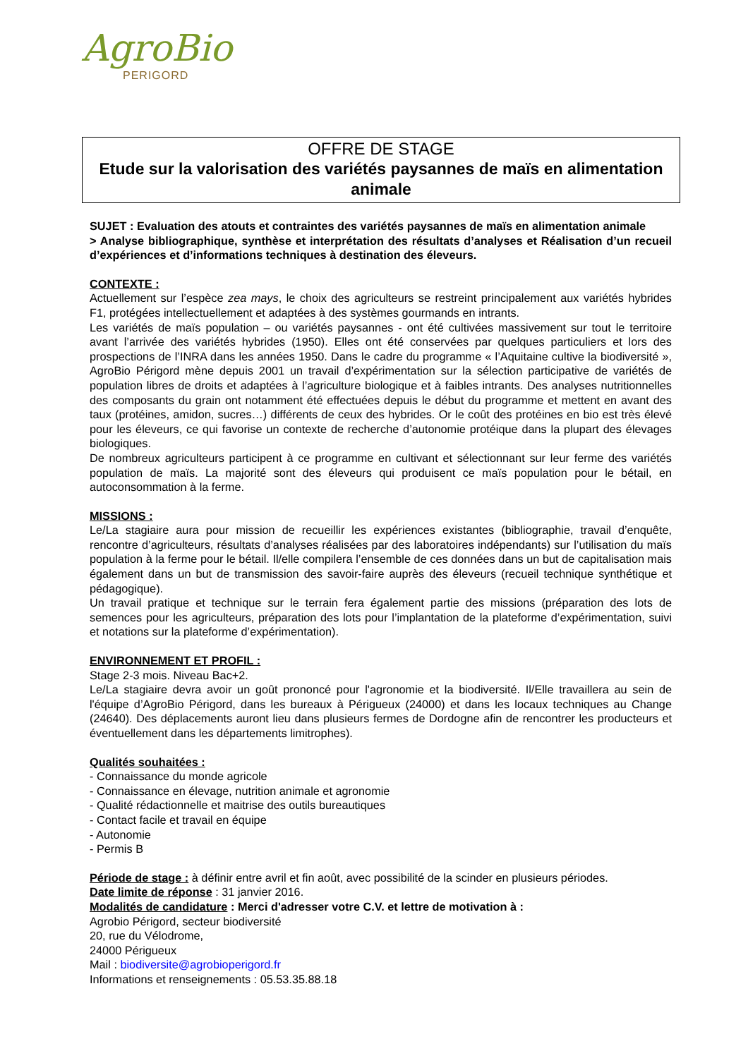AgroBio
PERIGORD
OFFRE DE STAGE
Etude sur la valorisation des variétés paysannes de maïs en alimentation animale
SUJET : Evaluation des atouts et contraintes des variétés paysannes de maïs en alimentation animale
> Analyse bibliographique, synthèse et interprétation des résultats d’analyses et Réalisation d’un recueil d’expériences et d’informations techniques à destination des éleveurs.
CONTEXTE :
Actuellement sur l’espèce zea mays, le choix des agriculteurs se restreint principalement aux variétés hybrides F1, protégées intellectuellement et adaptées à des systèmes gourmands en intrants.
Les variétés de maïs population – ou variétés paysannes - ont été cultivées massivement sur tout le territoire avant l’arrivée des variétés hybrides (1950). Elles ont été conservées par quelques particuliers et lors des prospections de l’INRA dans les années 1950. Dans le cadre du programme « l’Aquitaine cultive la biodiversité », AgroBio Périgord mène depuis 2001 un travail d’expérimentation sur la sélection participative de variétés de population libres de droits et adaptées à l’agriculture biologique et à faibles intrants. Des analyses nutritionnelles des composants du grain ont notamment été effectuées depuis le début du programme et mettent en avant des taux (protéines, amidon, sucres…) différents de ceux des hybrides. Or le coût des protéines en bio est très élevé pour les éleveurs, ce qui favorise un contexte de recherche d’autonomie protéique dans la plupart des élevages biologiques.
De nombreux agriculteurs participent à ce programme en cultivant et sélectionnant sur leur ferme des variétés population de maïs. La majorité sont des éleveurs qui produisent ce maïs population pour le bétail, en autoconsommation à la ferme.
MISSIONS :
Le/La stagiaire aura pour mission de recueillir les expériences existantes (bibliographie, travail d’enquête, rencontre d’agriculteurs, résultats d’analyses réalisées par des laboratoires indépendants) sur l’utilisation du maïs population à la ferme pour le bétail. Il/elle compilera l’ensemble de ces données dans un but de capitalisation mais également dans un but de transmission des savoir-faire auprès des éleveurs (recueil technique synthétique et pédagogique).
Un travail pratique et technique sur le terrain fera également partie des missions (préparation des lots de semences pour les agriculteurs, préparation des lots pour l’implantation de la plateforme d’expérimentation, suivi et notations sur la plateforme d’expérimentation).
ENVIRONNEMENT ET PROFIL :
Stage 2-3 mois. Niveau Bac+2.
Le/La stagiaire devra avoir un goût prononcé pour l'agronomie et la biodiversité. Il/Elle travaillera au sein de l'équipe d’AgroBio Périgord, dans les bureaux à Périgueux (24000) et dans les locaux techniques au Change (24640). Des déplacements auront lieu dans plusieurs fermes de Dordogne afin de rencontrer les producteurs et éventuellement dans les départements limitrophes).
Qualités souhaitées :
- Connaissance du monde agricole
- Connaissance en élevage, nutrition animale et agronomie
- Qualité rédactionnelle et maitrise des outils bureautiques
- Contact facile et travail en équipe
- Autonomie
- Permis B
Période de stage : à définir entre avril et fin août, avec possibilité de la scinder en plusieurs périodes.
Date limite de réponse : 31 janvier 2016.
Modalités de candidature : Merci d'adresser votre C.V. et lettre de motivation à :
Agrobio Périgord, secteur biodiversité
20, rue du Vélodrome,
24000 Périgueux
Mail : biodiversite@agrobioperigord.fr
Informations et renseignements : 05.53.35.88.18